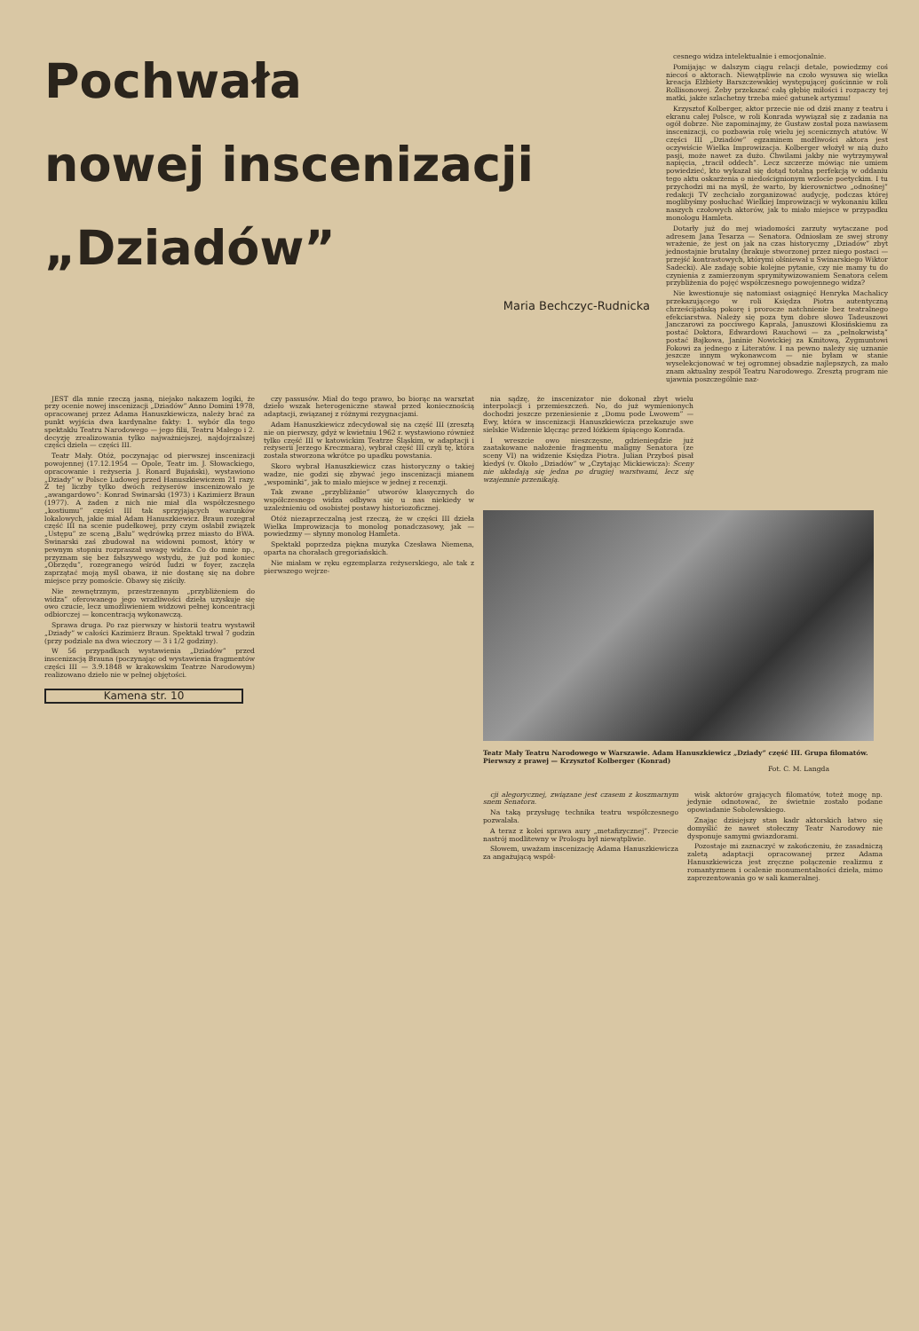Pochwała
nowej inscenizacji
„Dziadów”
Maria Bechczyc-Rudnicka
cesnego widza intelektualnie i emocjonalnie.
Pomijając w dalszym ciągu relacji detale, powiedzmy coś niecoś o aktorach. Niewątpliwie na czoło wysuwa się wielka kreacja Elżbiety Barszczewskiej występującej gościnnie w roli Rollisonowej. Żeby przekazać całą głębię miłości i rozpaczy tej matki, jakże szlachetny trzeba mieć gatunek artyzmu!
Krzysztof Kolberger, aktor przecie nie od dziś znany z teatru i ekranu całej Polsce, w roli Konrada wywiązał się z zadania na ogół dobrze. Nie zapominajmy, że Gustaw został poza nawiasem inscenizacji, co pozbawia rolę wielu jej scenicznych atutów. W części III „Dziadów” egzaminem możliwości aktora jest oczywiście Wielka Improwizacja. Kolberger włożył w nią dużo pasji, może nawet za dużo. Chwilami jakby nie wytrzymywał napięcia, „tracił oddech”. Lecz szczerze mówiąc nie umiem powiedzieć, kto wykazał się dotąd totalną perfekcją w oddaniu tego aktu oskarżenia o niedoścignionym wzlocie poetyckim. I tu przychodzi mi na myśl, że warto, by kierownictwo „odnośnej” redakcji TV zechciało zorganizować audycję, podczas której moglibyśmy posłuchać Wielkiej Improwizacji w wykonaniu kilku naszych czołowych aktorów, jak to miało miejsce w przypadku monologu Hamleta.
Dotarły już do mej wiadomości zarzuty wytaczane pod adresem Jana Tesarza — Senatora. Odniosłam ze swej strony wrażenie, że jest on jak na czas historyczny „Dziadów” zbyt jednostajnie brutalny (brakuje stworzonej przez niego postaci — przejść kontrastowych, którymi olśniewał u Swinarskiego Wiktor Sadecki). Ale zadaję sobie kolejne pytanie, czy nie mamy tu do czynienia z zamierzonym sprymitywizowaniem Senatora celem przybliżenia do pojęć współczesnego powojennego widza?
Nie kwestionuje się natomiast osiągnięć Henryka Machalicy przekazującego w roli Księdza Piotra autentyczną chrześcijańską pokorę i prorocze natchnienie bez teatralnego efekciarstwa. Należy się poza tym dobre słowo Tadeuszowi Janczarowi za pocciwego Kaprala, Januszowi Kłosińskiemu za postać Doktora, Edwardowi Rauchowi — za „pełnokrwistą” postać Bajkowa, Janinie Nowickiej za Kmitową, Zygmuntowi Fokowi za jednego z Literatów. I na pewno należy się uznanie jeszcze innym wykonawcom — nie byłam w stanie wyselekcjonować w tej ogromnej obsadzie najlepszych, za mało znam aktualny zespół Teatru Narodowego. Zresztą program nie ujawnia poszczególnie naz-
JEST dla mnie rzeczą jasną, niejako nakazem logiki, że przy ocenie nowej inscenizacji „Dziadów” Anno Domini 1978, opracowanej przez Adama Hanuszkiewicza, należy brać za punkt wyjścia dwa kardynalne fakty: 1. wybór dla tego spektaklu Teatru Narodowego — jego filii, Teatru Małego i 2. decyzję zrealizowania tylko najważniejszej, najdojrzalszej części dzieła — części III.
Teatr Mały. Otóż, poczynając od pierwszej inscenizacji powojennej (17.12.1954 — Opole, Teatr im. J. Słowackiego, opracowanie i reżyseria J. Ronard Bujański), wystawiono „Dziady” w Polsce Ludowej przed Hanuszkiewiczem 21 razy. Z tej liczby tylko dwóch reżyserów inscenizowało je „awangardowo”: Konrad Swinarski (1973) i Kazimierz Braun (1977). A żaden z nich nie miał dla współczesnego „kostiumu” części III tak sprzyjających warunków lokalowych, jakie miał Adam Hanuszkiewicz. Braun rozegrał część III na scenie pudełkowej, przy czym osłabił związek „Ustępu” ze sceną „Balu” wędrówką przez miasto do BWA. Swinarski zaś zbudował na widowni pomost, który w pewnym stopniu rozpraszał uwagę widza. Co do mnie np., przyznam się bez fałszywego wstydu, że już pod koniec „Obrzędu”, rozegranego wśród ludzi w foyer, zaczęła zaprzątać moją myśl obawa, iż nie dostanę się na dobre miejsce przy pomoście. Obawy się ziściły.
Nie zewnętrznym, przestrzennym „przybliżeniem do widza” oferowanego jego wrażliwości dzieła uzyskuje się owo czucie, lecz umożliwieniem widzowi pełnej koncentracji odbiorczej — koncentracją wykonawczą.
Sprawa druga. Po raz pierwszy w historii teatru wystawił „Dziady” w całości Kazimierz Braun. Spektakl trwał 7 godzin (przy podziale na dwa wieczory — 3 i 1/2 godziny).
W 56 przypadkach wystawienia „Dziadów” przed inscenizacją Brauna (poczynając od wystawienia fragmentów części III — 3.9.1848 w krakowskim Teatrze Narodowym) realizowano dzieło nie w pełnej objętości.
Kamena str. 10
czy passusów. Miał do tego prawo, bo biorąc na warsztat dzieło wszak heterogeniczne stawał przed koniecznością adaptacji, związanej z różnymi rezygnacjami.
Adam Hanuszkiewicz zdecydował się na część III (zresztą nie on pierwszy, gdyż w kwietniu 1962 r. wystawiono również tylko część III w katowickim Teatrze Śląskim, w adaptacji i reżyserii Jerzego Kreczmara), wybrał część III czyli tę, która została stworzona wkrótce po upadku powstania.
Skoro wybrał Hanuszkiewicz czas historyczny o takiej wadze, nie godzi się zbywać jego inscenizacji mianem „wspominki”, jak to miało miejsce w jednej z recenzji.
Tak zwane „przybliżanie” utworów klasycznych do współczesnego widza odbywa się u nas niekiedy w uzależnieniu od osobistej postawy historiozoficznej.
Otóż niezaprzeczalną jest rzeczą, że w części III dzieła Wielka Improwizacja to monolog ponadczasowy, jak — powiedzmy — słynny monolog Hamleta.
Spektakl poprzedza piękna muzyka Czesława Niemena, oparta na chorałach gregoriańskich.
Nie miałam w ręku egzemplarza reżyserskiego, ale tak z pierwszego wejrze-
nia sądzę, że inscenizator nie dokonał zbyt wielu interpolacji i przemieszczeń. No, do już wymienionych dochodzi jeszcze przeniesienie z „Domu pode Lwowem” — Ewy, która w inscenizacji Hanuszkiewicza przekazuje swe sielskie Widzenie klęcząc przed łóżkiem śpiącego Konrada.
I wreszcie owo nieszczęsne, gdzieniegdzie już zaatakowane nałożenie fragmentu maligny Senatora (ze sceny VI) na widzenie Księdza Piotra. Julian Przyboś pisał kiedyś (v. Około „Dziadów” w „Czytając Mickiewicza): Sceny nie układają się jedna po drugiej warstwami, lecz się wzajemnie przenikają.
Teatr Mały Teatru Narodowego w Warszawie. Adam Hanuszkiewicz „Dziady” część III. Grupa filomatów. Pierwszy z prawej — Krzysztof Kolberger (Konrad)
Fot. C. M. Langda
cji alegorycznej, związane jest czasem z koszmarnym snem Senatora.
Na taką przysługę technika teatru współczesnego pozwalała.
A teraz z kolei sprawa aury „metafizycznej”. Przecie nastrój modlitewny w Prologu był niewątpliwie.
Słowem, uważam inscenizację Adama Hanuszkiewicza za angażującą współ-
wisk aktorów grających filomatów, toteż mogę np. jedynie odnotować, że świetnie zostało podane opowiadanie Sobolewskiego.
Znając dzisiejszy stan kadr aktorskich łatwo się domyślić że nawet stołeczny Teatr Narodowy nie dysponuje samymi gwiazdorami.
Pozostaje mi zaznaczyć w zakończeniu, że zasadniczą zaletą adaptacji opracowanej przez Adama Hanuszkiewicza jest zręczne połączenie realizmu z romantyzmem i ocalenie monumentalności dzieła, mimo zaprezentowania go w sali kameralnej.